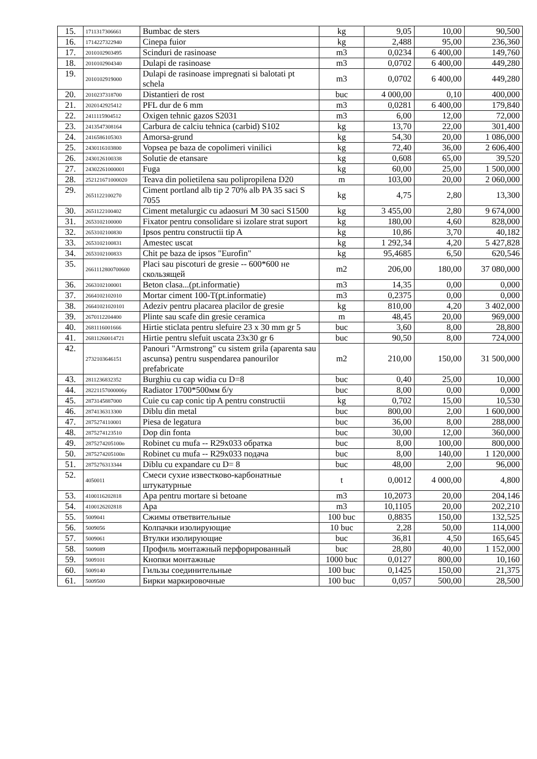| 15. | 1711317306661 | Bumbac de sters | kg | 9,05 | 10,00 | 90,500 |
| 16. | 1714227322940 | Cinepa fuior | kg | 2,488 | 95,00 | 236,360 |
| 17. | 2010102903495 | Scinduri de rasinoase | m3 | 0,0234 | 6 400,00 | 149,760 |
| 18. | 2010102904340 | Dulapi de rasinoase | m3 | 0,0702 | 6 400,00 | 449,280 |
| 19. | 2010102919000 | Dulapi de rasinoase impregnati si balotati pt schela | m3 | 0,0702 | 6 400,00 | 449,280 |
| 20. | 2010237318700 | Distantieri de rost | buc | 4 000,00 | 0,10 | 400,000 |
| 21. | 2020142925412 | PFL dur de 6 mm | m3 | 0,0281 | 6 400,00 | 179,840 |
| 22. | 2411115904512 | Oxigen tehnic gazos S2031 | m3 | 6,00 | 12,00 | 72,000 |
| 23. | 2413547308164 | Carbura de calciu tehnica (carbid) S102 | kg | 13,70 | 22,00 | 301,400 |
| 24. | 2416586105303 | Amorsa-grund | kg | 54,30 | 20,00 | 1 086,000 |
| 25. | 2430116103800 | Vopsea pe baza de copolimeri vinilici | kg | 72,40 | 36,00 | 2 606,400 |
| 26. | 2430126100338 | Solutie de etansare | kg | 0,608 | 65,00 | 39,520 |
| 27. | 24302261000001 | Fuga | kg | 60,00 | 25,00 | 1 500,000 |
| 28. | 252121671000020 | Teava din polietilena sau polipropilena D20 | m | 103,00 | 20,00 | 2 060,000 |
| 29. | 2651122100270 | Ciment portland alb tip 2 70% alb PA 35 saci S 7055 | kg | 4,75 | 2,80 | 13,300 |
| 30. | 2651122100402 | Ciment metalurgic cu adaosuri M 30 saci S1500 | kg | 3 455,00 | 2,80 | 9 674,000 |
| 31. | 2653102100000 | Fixator pentru consolidare si izolare strat suport | kg | 180,00 | 4,60 | 828,000 |
| 32. | 2653102100830 | Ipsos pentru constructii tip A | kg | 10,86 | 3,70 | 40,182 |
| 33. | 2653102100831 | Amestec uscat | kg | 1 292,34 | 4,20 | 5 427,828 |
| 34. | 2653102100833 | Chit pe baza de ipsos "Eurofin" | kg | 95,4685 | 6,50 | 620,546 |
| 35. | 2661112800700600 | Placi sau piscoturi de gresie -- 600*600 не скользящей | m2 | 206,00 | 180,00 | 37 080,000 |
| 36. | 2663102100001 | Beton clasa...(pt.informatie) | m3 | 14,35 | 0,00 | 0,000 |
| 37. | 2664102102010 | Mortar ciment 100-T(pt.informatie) | m3 | 0,2375 | 0,00 | 0,000 |
| 38. | 26641021020101 | Adeziv pentru placarea placilor de gresie | kg | 810,00 | 4,20 | 3 402,000 |
| 39. | 2670112204400 | Plinte sau scafe din gresie ceramica | m | 48,45 | 20,00 | 969,000 |
| 40. | 2681116001666 | Hirtie sticlata pentru slefuire 23 x 30 mm gr 5 | buc | 3,60 | 8,00 | 28,800 |
| 41. | 26811260014721 | Hirtie pentru slefuit uscata 23x30 gr 6 | buc | 90,50 | 8,00 | 724,000 |
| 42. | 2732103646151 | Panouri "Armstrong" cu sistem grila (aparenta sau ascunsa) pentru suspendarea panourilor prefabricate | m2 | 210,00 | 150,00 | 31 500,000 |
| 43. | 2811236832352 | Burghiu cu cap widia cu D=8 | buc | 0,40 | 25,00 | 10,000 |
| 44. | 28221157000006у | Radiator 1700*500мм б/у | buc | 8,00 | 0,00 | 0,000 |
| 45. | 2873145887000 | Cuie cu cap conic tip A pentru constructii | kg | 0,702 | 15,00 | 10,530 |
| 46. | 2874136313300 | Diblu din metal | buc | 800,00 | 2,00 | 1 600,000 |
| 47. | 2875274110001 | Piesa de legatura | buc | 36,00 | 8,00 | 288,000 |
| 48. | 2875274123510 | Dop din fonta | buc | 30,00 | 12,00 | 360,000 |
| 49. | 2875274205100о | Robinet cu mufa -- R29x033 обратка | buc | 8,00 | 100,00 | 800,000 |
| 50. | 2875274205100п | Robinet cu mufa -- R29x033 подача | buc | 8,00 | 140,00 | 1 120,000 |
| 51. | 2875276313344 | Diblu cu expandare cu D= 8 | buc | 48,00 | 2,00 | 96,000 |
| 52. | 4050011 | Смеси сухие известково-карбонатные штукатурные | t | 0,0012 | 4 000,00 | 4,800 |
| 53. | 4100116202818 | Apa pentru mortare si betoane | m3 | 10,2073 | 20,00 | 204,146 |
| 54. | 4100126202818 | Apa | m3 | 10,1105 | 20,00 | 202,210 |
| 55. | 5009041 | Сжимы ответвительные | 100 buc | 0,8835 | 150,00 | 132,525 |
| 56. | 5009056 | Колпачки изолирующие | 10 buc | 2,28 | 50,00 | 114,000 |
| 57. | 5009061 | Втулки изолирующие | buc | 36,81 | 4,50 | 165,645 |
| 58. | 5009089 | Профиль монтажный перфорированный | buc | 28,80 | 40,00 | 1 152,000 |
| 59. | 5009101 | Кнопки монтажные | 1000 buc | 0,0127 | 800,00 | 10,160 |
| 60. | 5009140 | Гильзы соединительные | 100 buc | 0,1425 | 150,00 | 21,375 |
| 61. | 5009500 | Бирки маркировочные | 100 buc | 0,057 | 500,00 | 28,500 |